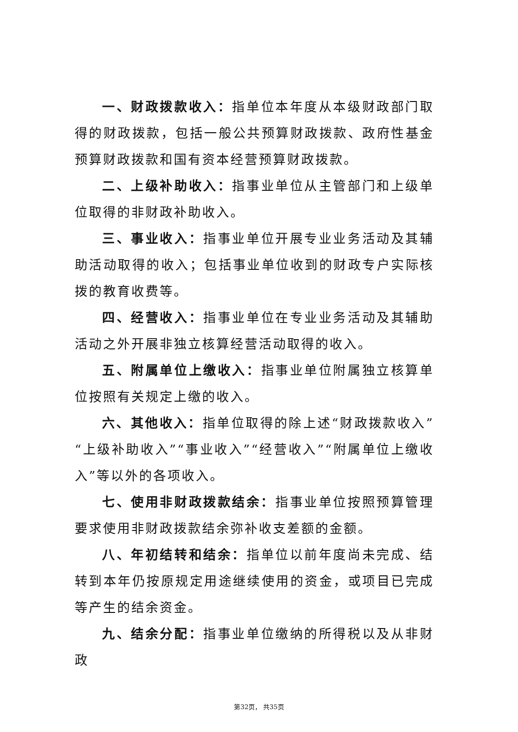一、财政拨款收入：指单位本年度从本级财政部门取得的财政拨款，包括一般公共预算财政拨款、政府性基金预算财政拨款和国有资本经营预算财政拨款。
二、上级补助收入：指事业单位从主管部门和上级单位取得的非财政补助收入。
三、事业收入：指事业单位开展专业业务活动及其辅助活动取得的收入；包括事业单位收到的财政专户实际核拨的教育收费等。
四、经营收入：指事业单位在专业业务活动及其辅助活动之外开展非独立核算经营活动取得的收入。
五、附属单位上缴收入：指事业单位附属独立核算单位按照有关规定上缴的收入。
六、其他收入：指单位取得的除上述“财政拨款收入”“上级补助收入”“事业收入”“经营收入”“附属单位上缴收入”等以外的各项收入。
七、使用非财政拨款结余：指事业单位按照预算管理要求使用非财政拨款结余弥补收支差额的金额。
八、年初结转和结余：指单位以前年度尚未完成、结转到本年仍按原规定用途继续使用的资金，或项目已完成等产生的结余资金。
九、结余分配：指事业单位缴纳的所得税以及从非财政
第32页， 共35页